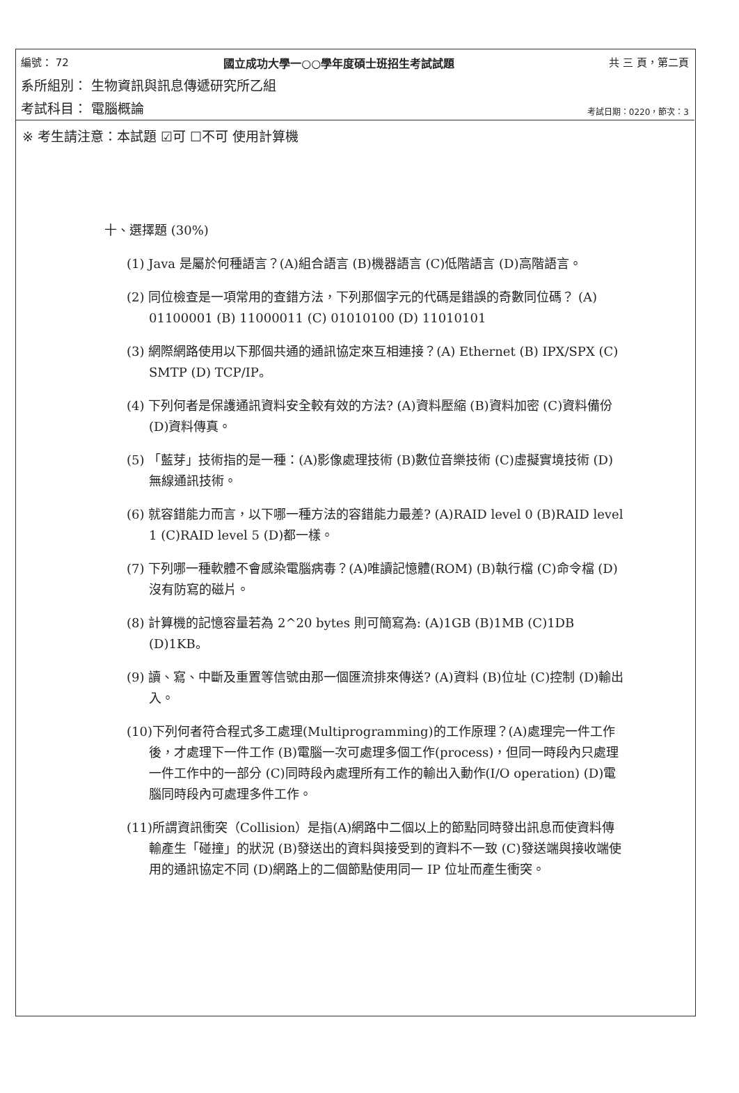編號： 72 國立成功大學一○○學年度碩士班招生考試試題 共 三 頁，第二頁
系所組別： 生物資訊與訊息傳遞研究所乙組
考試科目： 電腦概論 考試日期：0220，節次：3
※ 考生請注意：本試題 ☑可 ☐不可 使用計算機
十、選擇題 (30%)
(1) Java 是屬於何種語言？(A)組合語言 (B)機器語言 (C)低階語言 (D)高階語言。
(2) 同位檢查是一項常用的查錯方法，下列那個字元的代碼是錯誤的奇數同位碼？ (A) 01100001 (B) 11000011 (C) 01010100 (D) 11010101
(3) 網際網路使用以下那個共通的通訊協定來互相連接？(A) Ethernet (B) IPX/SPX (C) SMTP (D) TCP/IP。
(4) 下列何者是保護通訊資料安全較有效的方法? (A)資料壓縮 (B)資料加密 (C)資料備份 (D)資料傳真。
(5) 「藍芽」技術指的是一種：(A)影像處理技術 (B)數位音樂技術 (C)虛擬實境技術 (D)無線通訊技術。
(6) 就容錯能力而言，以下哪一種方法的容錯能力最差? (A)RAID level 0 (B)RAID level 1 (C)RAID level 5 (D)都一樣。
(7) 下列哪一種軟體不會感染電腦病毒？(A)唯讀記憶體(ROM) (B)執行檔 (C)命令檔 (D)沒有防寫的磁片。
(8) 計算機的記憶容量若為 2^20 bytes 則可簡寫為: (A)1GB (B)1MB (C)1DB (D)1KB。
(9) 讀、寫、中斷及重置等信號由那一個匯流排來傳送? (A)資料 (B)位址 (C)控制 (D)輸出入。
(10)下列何者符合程式多工處理(Multiprogramming)的工作原理？(A)處理完一件工作後，才處理下一件工作 (B)電腦一次可處理多個工作(process)，但同一時段內只處理一件工作中的一部分 (C)同時段內處理所有工作的輸出入動作(I/O operation) (D)電腦同時段內可處理多件工作。
(11)所謂資訊衝突（Collision）是指(A)網路中二個以上的節點同時發出訊息而使資料傳輸產生「碰撞」的狀況 (B)發送出的資料與接受到的資料不一致 (C)發送端與接收端使用的通訊協定不同 (D)網路上的二個節點使用同一 IP 位址而產生衝突。